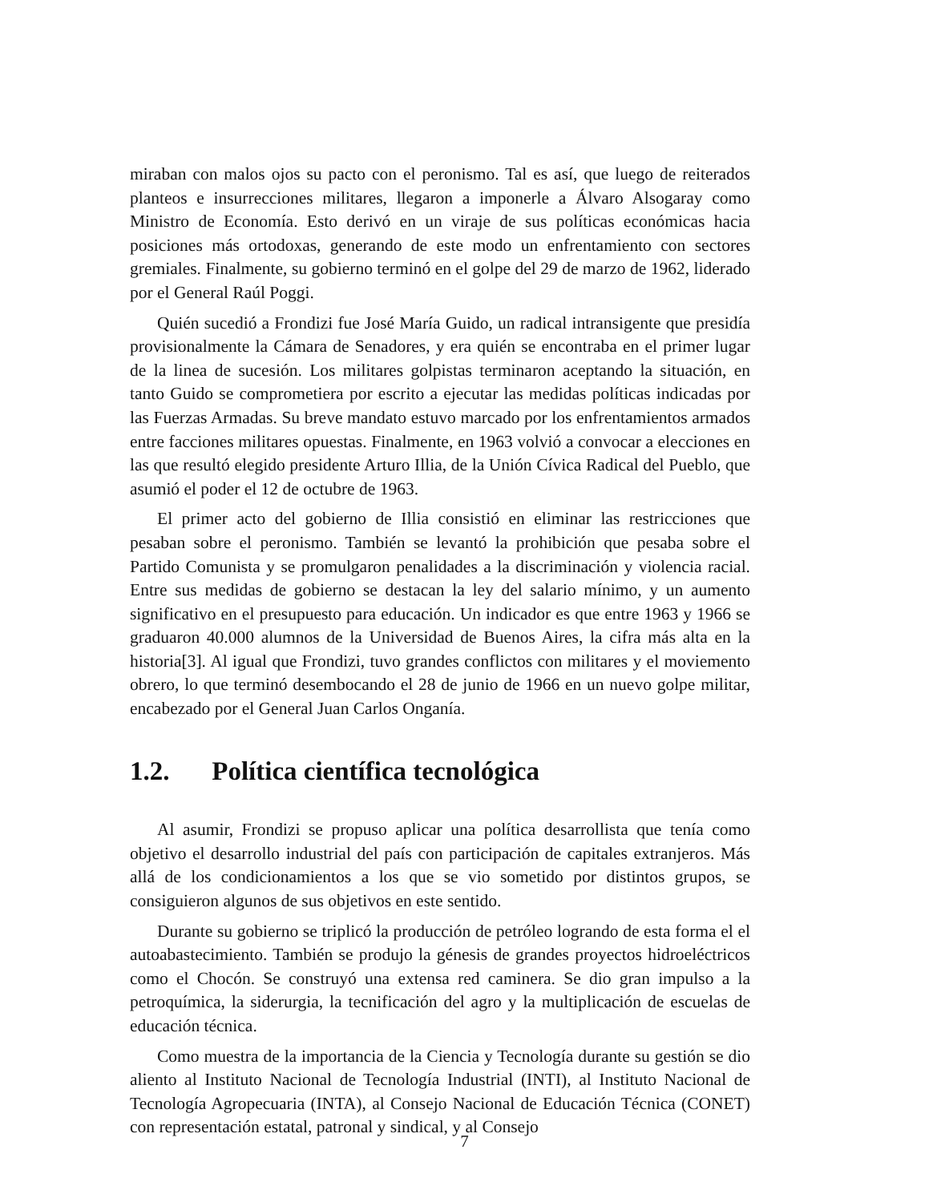miraban con malos ojos su pacto con el peronismo. Tal es así, que luego de reiterados planteos e insurrecciones militares, llegaron a imponerle a Álvaro Alsogaray como Ministro de Economía. Esto derivó en un viraje de sus políticas económicas hacia posiciones más ortodoxas, generando de este modo un enfrentamiento con sectores gremiales. Finalmente, su gobierno terminó en el golpe del 29 de marzo de 1962, liderado por el General Raúl Poggi.
Quién sucedió a Frondizi fue José María Guido, un radical intransigente que presidía provisionalmente la Cámara de Senadores, y era quién se encontraba en el primer lugar de la linea de sucesión. Los militares golpistas terminaron aceptando la situación, en tanto Guido se comprometiera por escrito a ejecutar las medidas políticas indicadas por las Fuerzas Armadas. Su breve mandato estuvo marcado por los enfrentamientos armados entre facciones militares opuestas. Finalmente, en 1963 volvió a convocar a elecciones en las que resultó elegido presidente Arturo Illia, de la Unión Cívica Radical del Pueblo, que asumió el poder el 12 de octubre de 1963.
El primer acto del gobierno de Illia consistió en eliminar las restricciones que pesaban sobre el peronismo. También se levantó la prohibición que pesaba sobre el Partido Comunista y se promulgaron penalidades a la discriminación y violencia racial. Entre sus medidas de gobierno se destacan la ley del salario mínimo, y un aumento significativo en el presupuesto para educación. Un indicador es que entre 1963 y 1966 se graduaron 40.000 alumnos de la Universidad de Buenos Aires, la cifra más alta en la historia[3]. Al igual que Frondizi, tuvo grandes conflictos con militares y el moviemento obrero, lo que terminó desembocando el 28 de junio de 1966 en un nuevo golpe militar, encabezado por el General Juan Carlos Onganía.
1.2. Política científica tecnológica
Al asumir, Frondizi se propuso aplicar una política desarrollista que tenía como objetivo el desarrollo industrial del país con participación de capitales extranjeros. Más allá de los condicionamientos a los que se vio sometido por distintos grupos, se consiguieron algunos de sus objetivos en este sentido.
Durante su gobierno se triplicó la producción de petróleo logrando de esta forma el el autoabastecimiento. También se produjo la génesis de grandes proyectos hidroeléctricos como el Chocón. Se construyó una extensa red caminera. Se dio gran impulso a la petroquímica, la siderurgia, la tecnificación del agro y la multiplicación de escuelas de educación técnica.
Como muestra de la importancia de la Ciencia y Tecnología durante su gestión se dio aliento al Instituto Nacional de Tecnología Industrial (INTI), al Instituto Nacional de Tecnología Agropecuaria (INTA), al Consejo Nacional de Educación Técnica (CONET) con representación estatal, patronal y sindical, y al Consejo
7